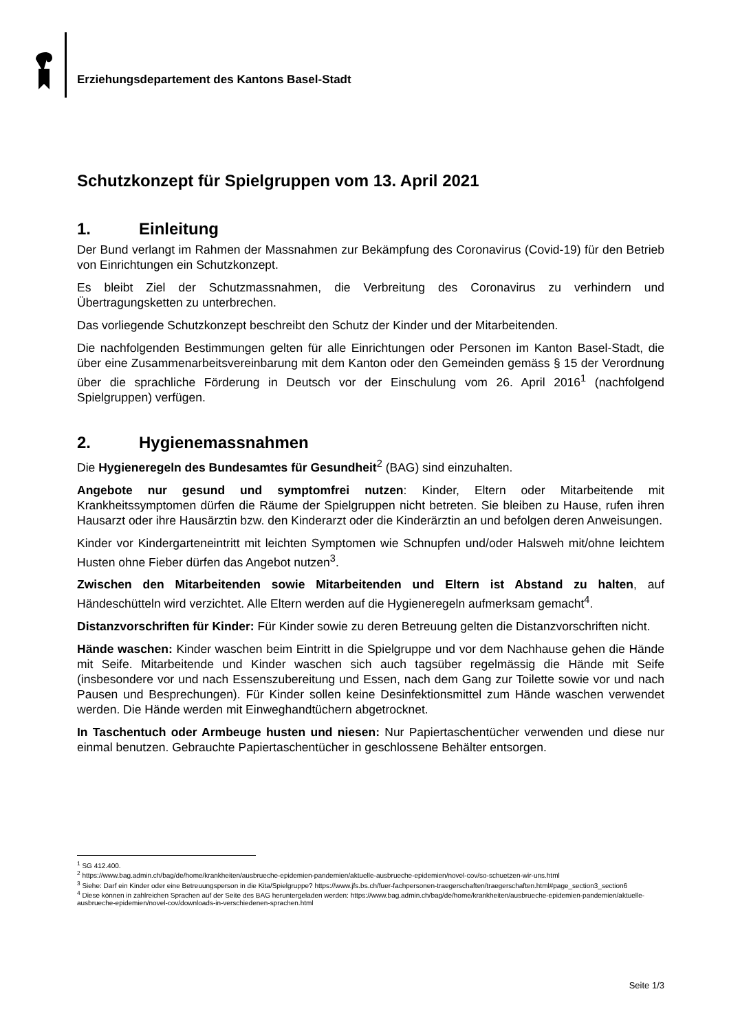Erziehungsdepartement des Kantons Basel-Stadt
Schutzkonzept für Spielgruppen vom 13. April 2021
1. Einleitung
Der Bund verlangt im Rahmen der Massnahmen zur Bekämpfung des Coronavirus (Covid-19) für den Betrieb von Einrichtungen ein Schutzkonzept.
Es bleibt Ziel der Schutzmassnahmen, die Verbreitung des Coronavirus zu verhindern und Übertragungsketten zu unterbrechen.
Das vorliegende Schutzkonzept beschreibt den Schutz der Kinder und der Mitarbeitenden.
Die nachfolgenden Bestimmungen gelten für alle Einrichtungen oder Personen im Kanton Basel-Stadt, die über eine Zusammenarbeitsvereinbarung mit dem Kanton oder den Gemeinden gemäss § 15 der Verordnung über die sprachliche Förderung in Deutsch vor der Einschulung vom 26. April 2016<sup>1</sup> (nachfolgend Spielgruppen) verfügen.
2. Hygienemassnahmen
Die Hygieneregeln des Bundesamtes für Gesundheit<sup>2</sup> (BAG) sind einzuhalten.
Angebote nur gesund und symptomfrei nutzen: Kinder, Eltern oder Mitarbeitende mit Krankheitssymptomen dürfen die Räume der Spielgruppen nicht betreten. Sie bleiben zu Hause, rufen ihren Hausarzt oder ihre Hausärztin bzw. den Kinderarzt oder die Kinderärztin an und befolgen deren Anweisungen.
Kinder vor Kindergarteneintritt mit leichten Symptomen wie Schnupfen und/oder Halsweh mit/ohne leichtem Husten ohne Fieber dürfen das Angebot nutzen<sup>3</sup>.
Zwischen den Mitarbeitenden sowie Mitarbeitenden und Eltern ist Abstand zu halten, auf Händeschütteln wird verzichtet. Alle Eltern werden auf die Hygieneregeln aufmerksam gemacht<sup>4</sup>.
Distanzvorschriften für Kinder: Für Kinder sowie zu deren Betreuung gelten die Distanzvorschriften nicht.
Hände waschen: Kinder waschen beim Eintritt in die Spielgruppe und vor dem Nachhause gehen die Hände mit Seife. Mitarbeitende und Kinder waschen sich auch tagsüber regelmässig die Hände mit Seife (insbesondere vor und nach Essenszubereitung und Essen, nach dem Gang zur Toilette sowie vor und nach Pausen und Besprechungen). Für Kinder sollen keine Desinfektionsmittel zum Hände waschen verwendet werden. Die Hände werden mit Einweghandtüchern abgetrocknet.
In Taschentuch oder Armbeuge husten und niesen: Nur Papiertaschentücher verwenden und diese nur einmal benutzen. Gebrauchte Papiertaschentücher in geschlossene Behälter entsorgen.
<sup>1</sup> SG 412.400.
<sup>2</sup> https://www.bag.admin.ch/bag/de/home/krankheiten/ausbrueche-epidemien-pandemien/aktuelle-ausbrueche-epidemien/novel-cov/so-schuetzen-wir-uns.html
<sup>3</sup> Siehe: Darf ein Kinder oder eine Betreuungsperson in die Kita/Spielgruppe? https://www.jfs.bs.ch/fuer-fachpersonen-traegerschaften/traegerschaften.html#page_section3_section6
<sup>4</sup> Diese können in zahlreichen Sprachen auf der Seite des BAG heruntergeladen werden: https://www.bag.admin.ch/bag/de/home/krankheiten/ausbrueche-epidemien-pandemien/aktuelle-ausbrueche-epidemien/novel-cov/downloads-in-verschiedenen-sprachen.html
Seite 1/3